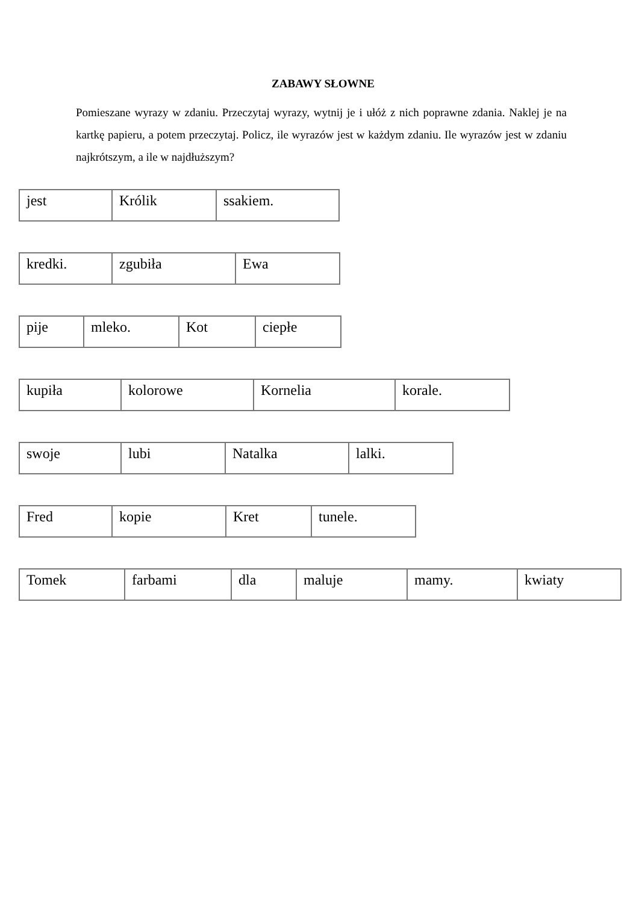ZABAWY SŁOWNE
Pomieszane wyrazy w zdaniu. Przeczytaj wyrazy, wytnij je i ułóż z nich poprawne zdania. Naklej je na kartkę papieru, a potem przeczytaj. Policz, ile wyrazów jest w każdym zdaniu. Ile wyrazów jest w zdaniu najkrótszym, a ile w najdłuższym?
| jest | Królik | ssakiem. |
| kredki. | zgubiła | Ewa |
| pije | mleko. | Kot | ciepłe |
| kupiła | kolorowe | Kornelia | korale. |
| swoje | lubi | Natalka | lalki. |
| Fred | kopie | Kret | tunele. |
| Tomek | farbami | dla | maluje | mamy. | kwiaty |